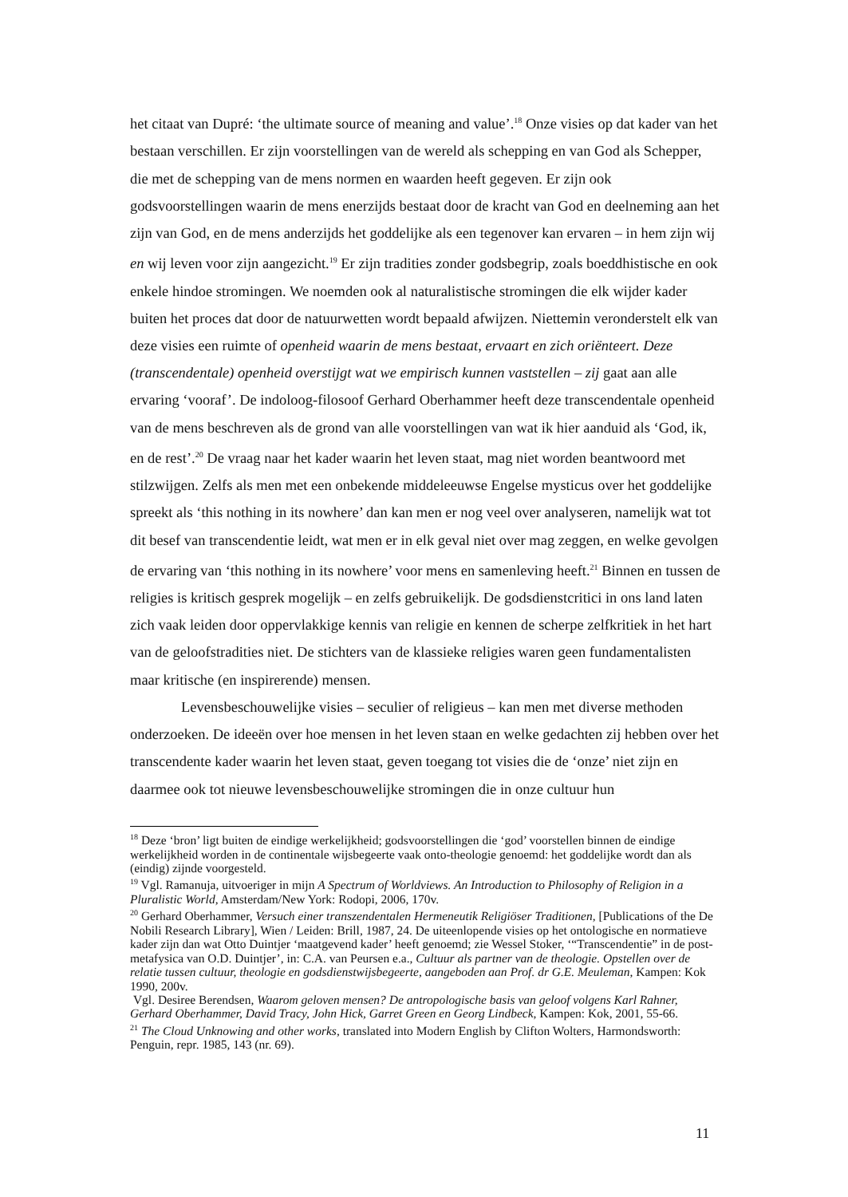het citaat van Dupré: ‘the ultimate source of meaning and value’.<sup>18</sup> Onze visies op dat kader van het bestaan verschillen. Er zijn voorstellingen van de wereld als schepping en van God als Schepper, die met de schepping van de mens normen en waarden heeft gegeven. Er zijn ook godsvoorstellingen waarin de mens enerzijds bestaat door de kracht van God en deelneming aan het zijn van God, en de mens anderzijds het goddelijke als een tegenover kan ervaren – in hem zijn wij en wij leven voor zijn aangezicht.<sup>19</sup> Er zijn tradities zonder godsbegrip, zoals boeddhistische en ook enkele hindoe stromingen. We noemden ook al naturalistische stromingen die elk wijder kader buiten het proces dat door de natuurwetten wordt bepaald afwijzen. Niettemin veronderstelt elk van deze visies een ruimte of openheid waarin de mens bestaat, ervaart en zich oriënteert. Deze (transcendentale) openheid overstijgt wat we empirisch kunnen vaststellen – zij gaat aan alle ervaring ‘vooraf’. De indoloog-filosoof Gerhard Oberhammer heeft deze transcendentale openheid van de mens beschreven als de grond van alle voorstellingen van wat ik hier aanduid als ‘God, ik, en de rest’.<sup>20</sup> De vraag naar het kader waarin het leven staat, mag niet worden beantwoord met stilzwijgen. Zelfs als men met een onbekende middeleeuwse Engelse mysticus over het goddelijke spreekt als ‘this nothing in its nowhere’ dan kan men er nog veel over analyseren, namelijk wat tot dit besef van transcendentie leidt, wat men er in elk geval niet over mag zeggen, en welke gevolgen de ervaring van ‘this nothing in its nowhere’ voor mens en samenleving heeft.<sup>21</sup> Binnen en tussen de religies is kritisch gesprek mogelijk – en zelfs gebruikelijk. De godsdienstcritici in ons land laten zich vaak leiden door oppervlakkige kennis van religie en kennen de scherpe zelfkritiek in het hart van de geloofstradities niet. De stichters van de klassieke religies waren geen fundamentalisten maar kritische (en inspirerende) mensen.
Levensbeschouwelijke visies – seculier of religieus – kan men met diverse methoden onderzoeken. De ideeën over hoe mensen in het leven staan en welke gedachten zij hebben over het transcendente kader waarin het leven staat, geven toegang tot visies die de ‘onze’ niet zijn en daarmee ook tot nieuwe levensbeschouwelijke stromingen die in onze cultuur hun
<sup>18</sup> Deze ‘bron’ ligt buiten de eindige werkelijkheid; godsvoorstellingen die ‘god’ voorstellen binnen de eindige werkelijkheid worden in de continentale wijsbegeerte vaak onto-theologie genoemd: het goddelijke wordt dan als (eindig) zijnde voorgesteld.
<sup>19</sup> Vgl. Ramanuja, uitvoeriger in mijn A Spectrum of Worldviews. An Introduction to Philosophy of Religion in a Pluralistic World, Amsterdam/New York: Rodopi, 2006, 170v.
<sup>20</sup> Gerhard Oberhammer, Versuch einer transzendentalen Hermeneutik Religiöser Traditionen, [Publications of the De Nobili Research Library], Wien / Leiden: Brill, 1987, 24. De uiteenlopende visies op het ontologische en normatieve kader zijn dan wat Otto Duintjer ‘maatgevend kader’ heeft genoemd; zie Wessel Stoker, ‘“Transcendentie” in de post-metafysica van O.D. Duintjer’, in: C.A. van Peursen e.a., Cultuur als partner van de theologie. Opstellen over de relatie tussen cultuur, theologie en godsdienstwijsbegeerte, aangeboden aan Prof. dr G.E. Meuleman, Kampen: Kok 1990, 200v.
Vgl. Desiree Berendsen, Waarom geloven mensen? De antropologische basis van geloof volgens Karl Rahner, Gerhard Oberhammer, David Tracy, John Hick, Garret Green en Georg Lindbeck, Kampen: Kok, 2001, 55-66.
<sup>21</sup> The Cloud Unknowing and other works, translated into Modern English by Clifton Wolters, Harmondsworth: Penguin, repr. 1985, 143 (nr. 69).
11